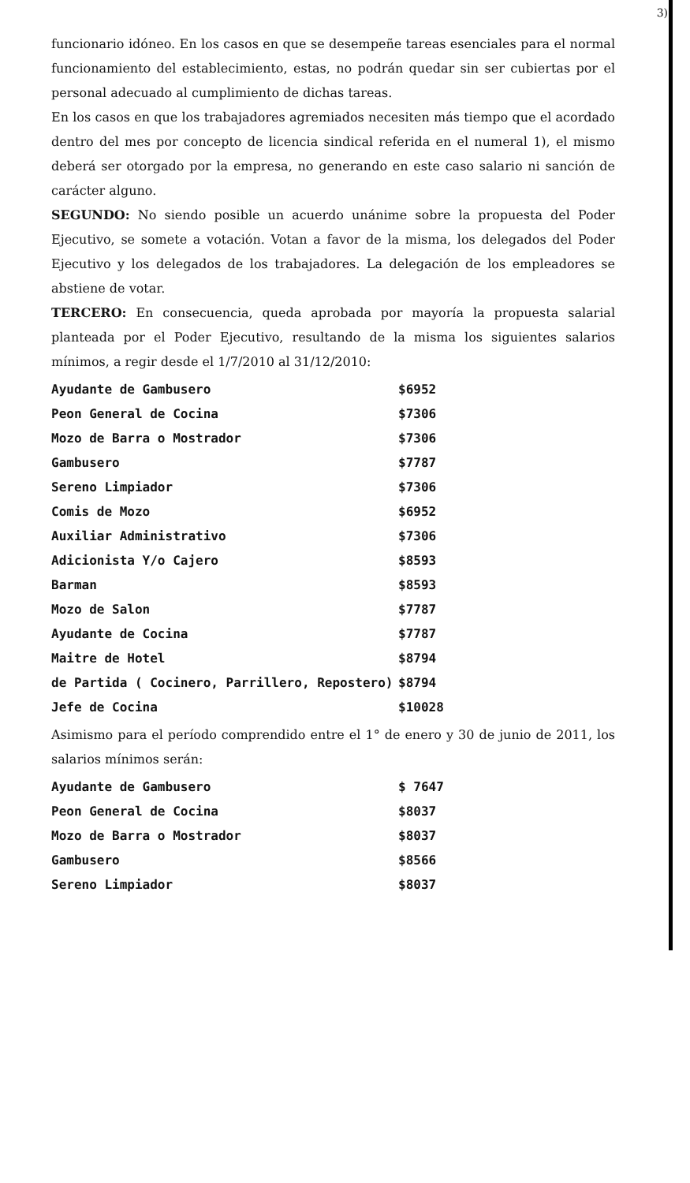3)
funcionario idóneo. En los casos en que se desempeñe tareas esenciales para el normal funcionamiento del establecimiento, estas, no podrán quedar sin ser cubiertas por el personal adecuado al cumplimiento de dichas tareas.
En los casos en que los trabajadores agremiados necesiten más tiempo que el acordado dentro del mes por concepto de licencia sindical referida en el numeral 1), el mismo deberá ser otorgado por la empresa, no generando en este caso salario ni sanción de carácter alguno.
SEGUNDO: No siendo posible un acuerdo unánime sobre la propuesta del Poder Ejecutivo, se somete a votación. Votan a favor de la misma, los delegados del Poder Ejecutivo y los delegados de los trabajadores. La delegación de los empleadores se abstiene de votar.
TERCERO: En consecuencia, queda aprobada por mayoría la propuesta salarial planteada por el Poder Ejecutivo, resultando de la misma los siguientes salarios mínimos, a regir desde el 1/7/2010 al 31/12/2010:
| Ayudante de Gambusero | $6952 |
| Peon General de Cocina | $7306 |
| Mozo de Barra o Mostrador | $7306 |
| Gambusero | $7787 |
| Sereno Limpiador | $7306 |
| Comis de Mozo | $6952 |
| Auxiliar Administrativo | $7306 |
| Adicionista Y/o Cajero | $8593 |
| Barman | $8593 |
| Mozo de Salon | $7787 |
| Ayudante de Cocina | $7787 |
| Maitre de Hotel | $8794 |
| de Partida ( Cocinero, Parrillero, Repostero) | $8794 |
| Jefe de Cocina | $10028 |
Asimismo para el período comprendido entre el 1° de enero y 30 de junio de 2011, los salarios mínimos serán:
| Ayudante de Gambusero | $ 7647 |
| Peon General de Cocina | $8037 |
| Mozo de Barra o Mostrador | $8037 |
| Gambusero | $8566 |
| Sereno Limpiador | $8037 |